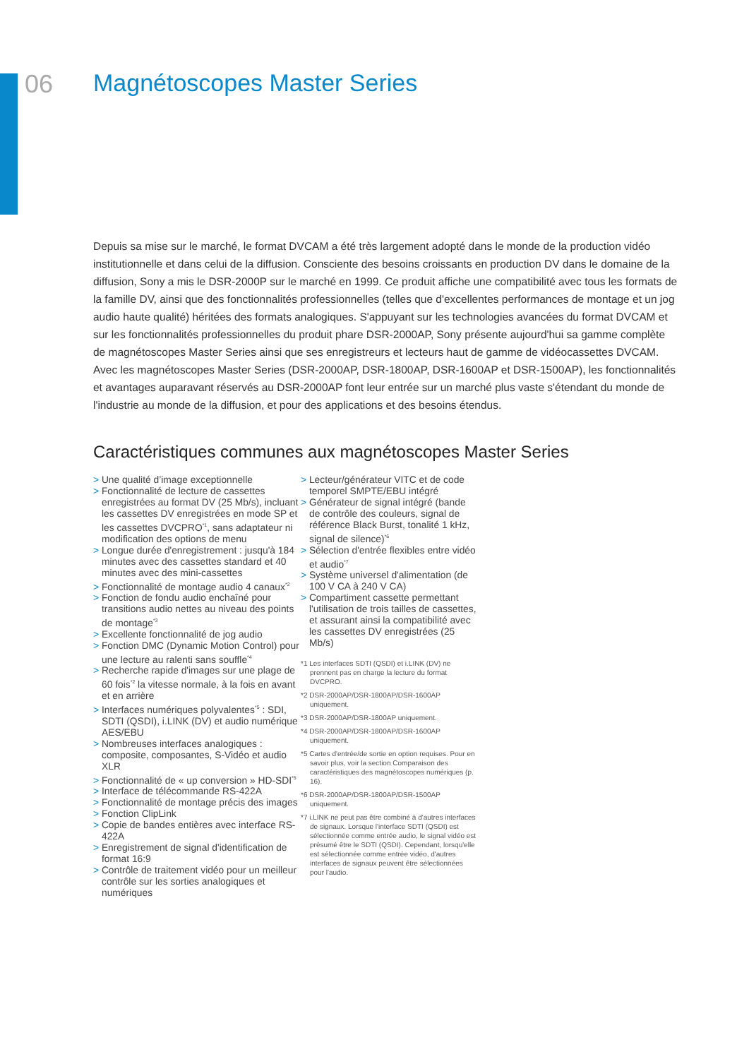06 Magnétoscopes Master Series
Depuis sa mise sur le marché, le format DVCAM a été très largement adopté dans le monde de la production vidéo institutionnelle et dans celui de la diffusion. Consciente des besoins croissants en production DV dans le domaine de la diffusion, Sony a mis le DSR-2000P sur le marché en 1999. Ce produit affiche une compatibilité avec tous les formats de la famille DV, ainsi que des fonctionnalités professionnelles (telles que d'excellentes performances de montage et un jog audio haute qualité) héritées des formats analogiques. S'appuyant sur les technologies avancées du format DVCAM et sur les fonctionnalités professionnelles du produit phare DSR-2000AP, Sony présente aujourd'hui sa gamme complète de magnétoscopes Master Series ainsi que ses enregistreurs et lecteurs haut de gamme de vidéocassettes DVCAM. Avec les magnétoscopes Master Series (DSR-2000AP, DSR-1800AP, DSR-1600AP et DSR-1500AP), les fonctionnalités et avantages auparavant réservés au DSR-2000AP font leur entrée sur un marché plus vaste s'étendant du monde de l'industrie au monde de la diffusion, et pour des applications et des besoins étendus.
Caractéristiques communes aux magnétoscopes Master Series
> Une qualité d’image exceptionnelle
> Fonctionnalité de lecture de cassettes enregistrées au format DV (25 Mb/s), incluant les cassettes DV enregistrées en mode SP et les cassettes DVCPRO<sup>*1</sup>, sans adaptateur ni modification des options de menu
> Longue durée d'enregistrement : jusqu'à 184 minutes avec des cassettes standard et 40 minutes avec des mini-cassettes
> Fonctionnalité de montage audio 4 canaux<sup>*2</sup>
> Fonction de fondu audio enchaîné pour transitions audio nettes au niveau des points de montage<sup>*3</sup>
> Excellente fonctionnalité de jog audio
> Fonction DMC (Dynamic Motion Control) pour une lecture au ralenti sans souffle<sup>*4</sup>
> Recherche rapide d'images sur une plage de 60 fois<sup>*2</sup> la vitesse normale, à la fois en avant et en arrière
> Interfaces numériques polyvalentes<sup>*5</sup> : SDI, SDTI (QSDI), i.LINK (DV) et audio numérique AES/EBU
> Nombreuses interfaces analogiques : composite, composantes, S-Vidéo et audio XLR
> Fonctionnalité de « up conversion » HD-SDI<sup>*5</sup>
> Interface de télécommande RS-422A
> Fonctionnalité de montage précis des images
> Fonction ClipLink
> Copie de bandes entières avec interface RS-422A
> Enregistrement de signal d'identification de format 16:9
> Contrôle de traitement vidéo pour un meilleur contrôle sur les sorties analogiques et numériques
> Lecteur/générateur VITC et de code temporel SMPTE/EBU intégré
> Générateur de signal intégré (bande de contrôle des couleurs, signal de référence Black Burst, tonalité 1 kHz, signal de silence)<sup>*6</sup>
> Sélection d'entrée flexibles entre vidéo et audio<sup>*7</sup>
> Système universel d'alimentation (de 100 V CA à 240 V CA)
> Compartiment cassette permettant l'utilisation de trois tailles de cassettes, et assurant ainsi la compatibilité avec les cassettes DV enregistrées (25 Mb/s)
*1 Les interfaces SDTI (QSDI) et i.LINK (DV) ne prennent pas en charge la lecture du format DVCPRO.
*2 DSR-2000AP/DSR-1800AP/DSR-1600AP uniquement.
*3 DSR-2000AP/DSR-1800AP uniquement.
*4 DSR-2000AP/DSR-1800AP/DSR-1600AP uniquement.
*5 Cartes d'entrée/de sortie en option requises. Pour en savoir plus, voir la section Comparaison des caractéristiques des magnétoscopes numériques (p. 16).
*6 DSR-2000AP/DSR-1800AP/DSR-1500AP uniquement.
*7 i.LINK ne peut pas être combiné à d'autres interfaces de signaux. Lorsque l'interface SDTI (QSDI) est sélectionnée comme entrée audio, le signal vidéo est présumé être le SDTI (QSDI). Cependant, lorsqu'elle est sélectionnée comme entrée vidéo, d'autres interfaces de signaux peuvent être sélectionnées pour l'audio.